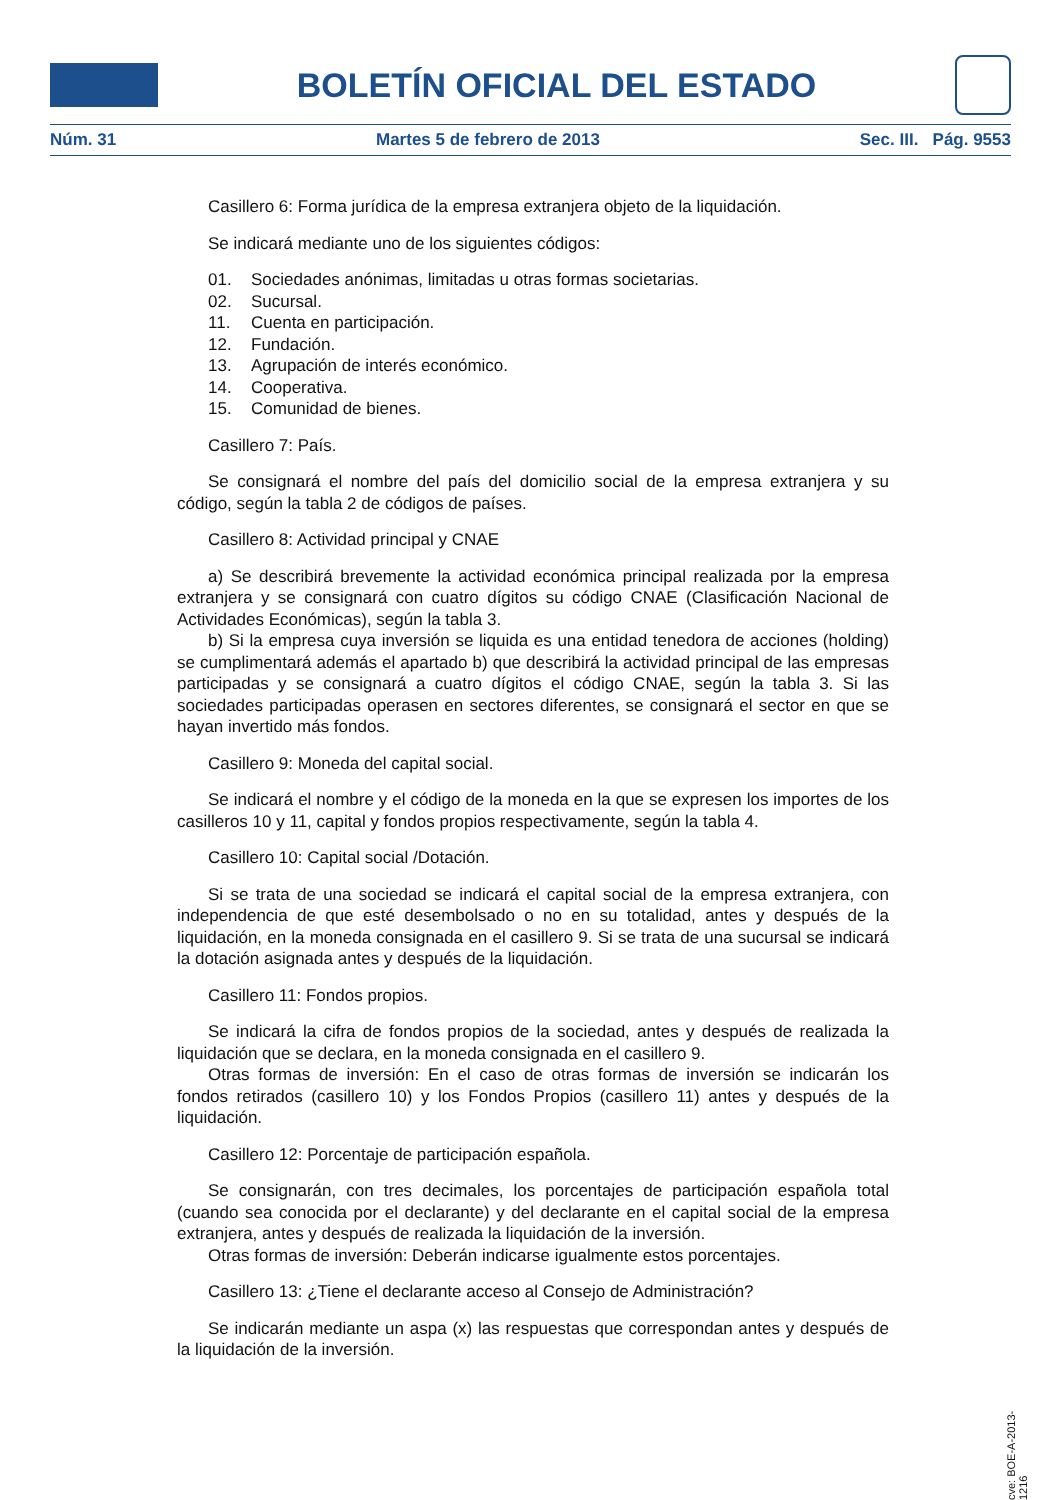BOLETÍN OFICIAL DEL ESTADO
Núm. 31 Martes 5 de febrero de 2013 Sec. III. Pág. 9553
Casillero 6: Forma jurídica de la empresa extranjera objeto de la liquidación.
Se indicará mediante uno de los siguientes códigos:
01. Sociedades anónimas, limitadas u otras formas societarias.
02. Sucursal.
11. Cuenta en participación.
12. Fundación.
13. Agrupación de interés económico.
14. Cooperativa.
15. Comunidad de bienes.
Casillero 7: País.
Se consignará el nombre del país del domicilio social de la empresa extranjera y su código, según la tabla 2 de códigos de países.
Casillero 8: Actividad principal y CNAE
a) Se describirá brevemente la actividad económica principal realizada por la empresa extranjera y se consignará con cuatro dígitos su código CNAE (Clasificación Nacional de Actividades Económicas), según la tabla 3.
b) Si la empresa cuya inversión se liquida es una entidad tenedora de acciones (holding) se cumplimentará además el apartado b) que describirá la actividad principal de las empresas participadas y se consignará a cuatro dígitos el código CNAE, según la tabla 3. Si las sociedades participadas operasen en sectores diferentes, se consignará el sector en que se hayan invertido más fondos.
Casillero 9: Moneda del capital social.
Se indicará el nombre y el código de la moneda en la que se expresen los importes de los casilleros 10 y 11, capital y fondos propios respectivamente, según la tabla 4.
Casillero 10: Capital social /Dotación.
Si se trata de una sociedad se indicará el capital social de la empresa extranjera, con independencia de que esté desembolsado o no en su totalidad, antes y después de la liquidación, en la moneda consignada en el casillero 9. Si se trata de una sucursal se indicará la dotación asignada antes y después de la liquidación.
Casillero 11: Fondos propios.
Se indicará la cifra de fondos propios de la sociedad, antes y después de realizada la liquidación que se declara, en la moneda consignada en el casillero 9.
Otras formas de inversión: En el caso de otras formas de inversión se indicarán los fondos retirados (casillero 10) y los Fondos Propios (casillero 11) antes y después de la liquidación.
Casillero 12: Porcentaje de participación española.
Se consignarán, con tres decimales, los porcentajes de participación española total (cuando sea conocida por el declarante) y del declarante en el capital social de la empresa extranjera, antes y después de realizada la liquidación de la inversión.
Otras formas de inversión: Deberán indicarse igualmente estos porcentajes.
Casillero 13: ¿Tiene el declarante acceso al Consejo de Administración?
Se indicarán mediante un aspa (x) las respuestas que correspondan antes y después de la liquidación de la inversión.
cve: BOE-A-2013-1216